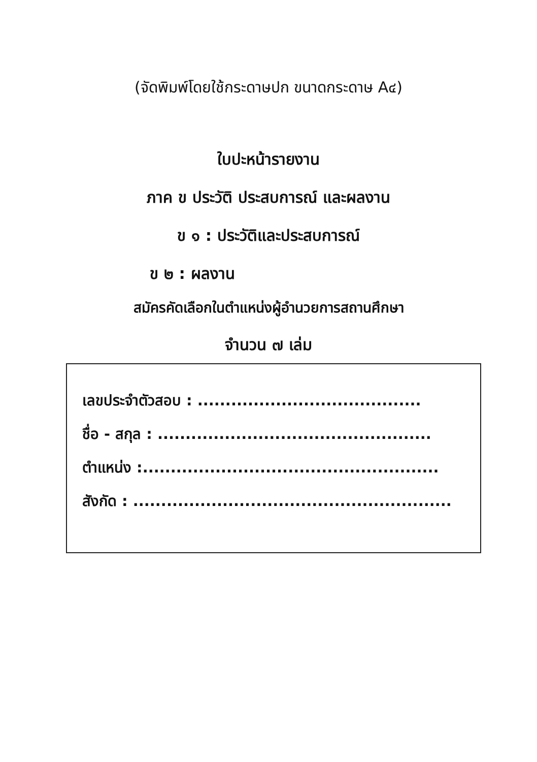(จัดพิมพ์โดยใช้กระดาษปก ขนาดกระดาษ A๔)
ใบปะหน้ารายงาน
ภาค ข ประวัติ ประสบการณ์ และผลงาน
ข ๑ : ประวัติและประสบการณ์
ข ๒ : ผลงาน
สมัครคัดเลือกในตำแหน่งผู้อำนวยการสถานศึกษา
จำนวน ๗ เล่ม
เลขประจำตัวสอบ : ........................................
ชื่อ - สกุล : .................................................
ตำแหน่ง :.....................................................
สังกัด : .........................................................